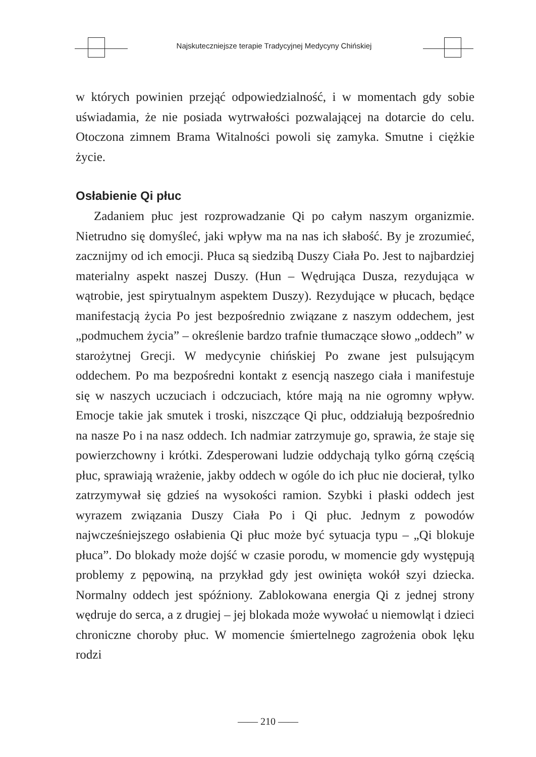Najskuteczniejsze terapie Tradycyjnej Medycyny Chińskiej
w których powinien przejąć odpowiedzialność, i w momentach gdy sobie uświadamia, że nie posiada wytrwałości pozwalającej na dotarcie do celu. Otoczona zimnem Brama Witalności powoli się zamyka. Smutne i ciężkie życie.
Osłabienie Qi płuc
Zadaniem płuc jest rozprowadzanie Qi po całym naszym organizmie. Nietrudno się domyśleć, jaki wpływ ma na nas ich słabość. By je zrozumieć, zacznijmy od ich emocji. Płuca są siedzibą Duszy Ciała Po. Jest to najbardziej materialny aspekt naszej Duszy. (Hun – Wędrująca Dusza, rezydująca w wątrobie, jest spirytualnym aspektem Duszy). Rezydujące w płucach, będące manifestacją życia Po jest bezpośrednio związane z naszym oddechem, jest „podmuchem życia” – określenie bardzo trafnie tłumaczące słowo „oddech” w starożytnej Grecji. W medycynie chińskiej Po zwane jest pulsującym oddechem. Po ma bezpośredni kontakt z esencją naszego ciała i manifestuje się w naszych uczuciach i odczuciach, które mają na nie ogromny wpływ. Emocje takie jak smutek i troski, niszczące Qi płuc, oddziałują bezpośrednio na nasze Po i na nasz oddech. Ich nadmiar zatrzymuje go, sprawia, że staje się powierzchowny i krótki. Zdesperowani ludzie oddychają tylko górną częścią płuc, sprawiają wrażenie, jakby oddech w ogóle do ich płuc nie docierał, tylko zatrzymywał się gdzieś na wysokości ramion. Szybki i płaski oddech jest wyrazem związania Duszy Ciała Po i Qi płuc. Jednym z powodów najwcześniejszego osłabienia Qi płuc może być sytuacja typu – „Qi blokuje płuca”. Do blokady może dojść w czasie porodu, w momencie gdy występują problemy z pępowiną, na przykład gdy jest owinięta wokół szyi dziecka. Normalny oddech jest spóźniony. Zablokowana energia Qi z jednej strony wędruje do serca, a z drugiej – jej blokada może wywołać u niemowląt i dzieci chroniczne choroby płuc. W momencie śmiertelnego zagrożenia obok lęku rodzi
—— 210 ——